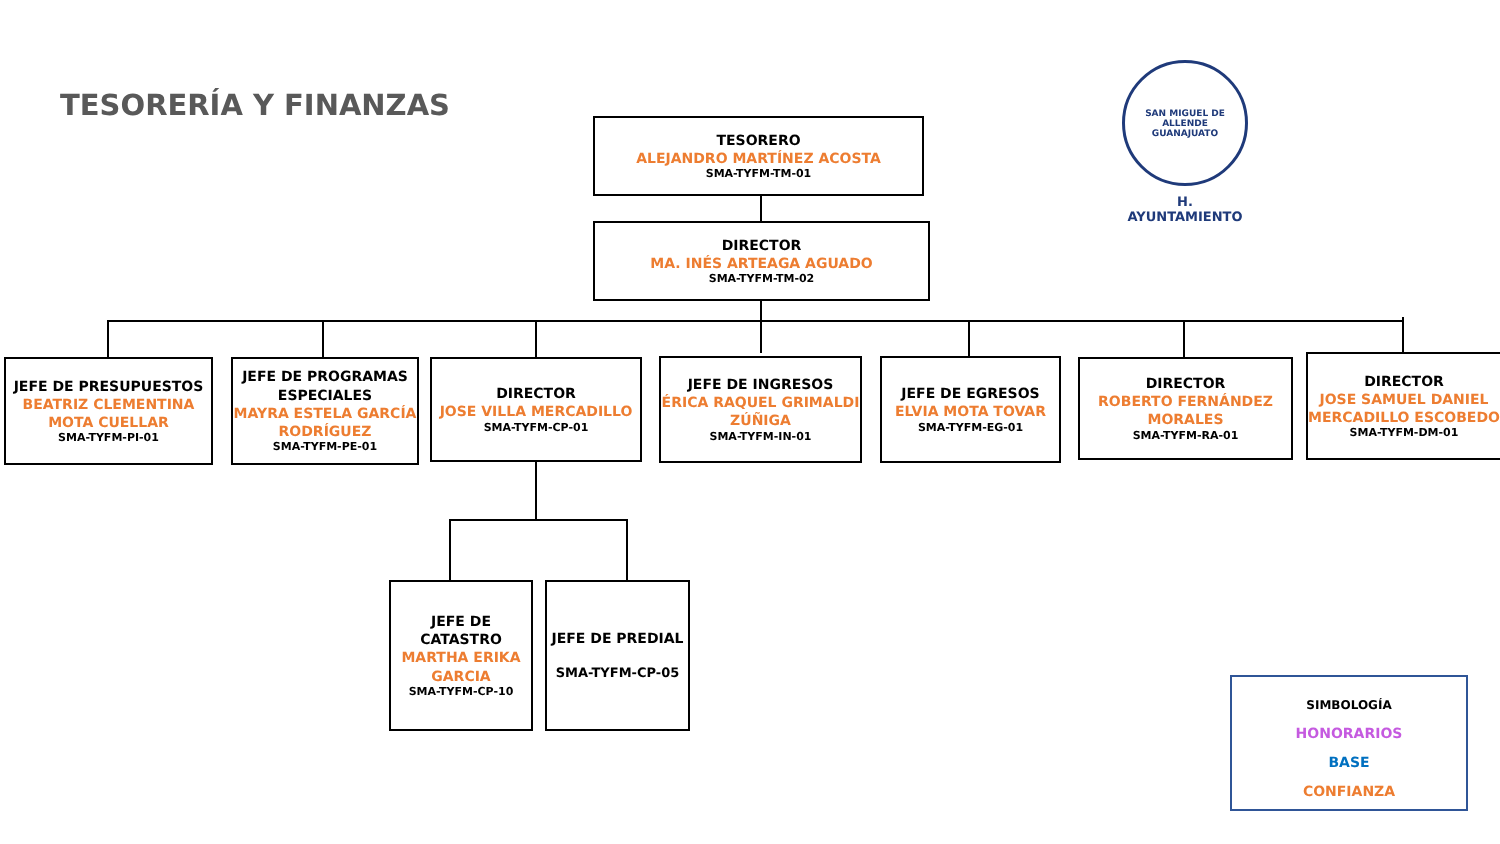TESORERÍA Y FINANZAS
SAN MIGUEL DE ALLENDE
GUANAJUATO
H. AYUNTAMIENTO
TESORERO
ALEJANDRO MARTÍNEZ ACOSTA
SMA-TYFM-TM-01
DIRECTOR
MA. INÉS ARTEAGA AGUADO
SMA-TYFM-TM-02
JEFE DE PRESUPUESTOS
BEATRIZ CLEMENTINA MOTA CUELLAR
SMA-TYFM-PI-01
JEFE DE PROGRAMAS ESPECIALES
MAYRA ESTELA GARCÍA RODRÍGUEZ
SMA-TYFM-PE-01
DIRECTOR
JOSE VILLA MERCADILLO
SMA-TYFM-CP-01
JEFE DE INGRESOS
ÉRICA RAQUEL GRIMALDI ZÚÑIGA
SMA-TYFM-IN-01
JEFE DE EGRESOS
ELVIA MOTA TOVAR
SMA-TYFM-EG-01
DIRECTOR
ROBERTO FERNÁNDEZ MORALES
SMA-TYFM-RA-01
DIRECTOR
JOSE SAMUEL DANIEL MERCADILLO ESCOBEDO
SMA-TYFM-DM-01
JEFE DE CATASTRO
MARTHA ERIKA GARCIA
SMA-TYFM-CP-10
JEFE DE PREDIAL
SMA-TYFM-CP-05
SIMBOLOGÍA
HONORARIOS
BASE
CONFIANZA